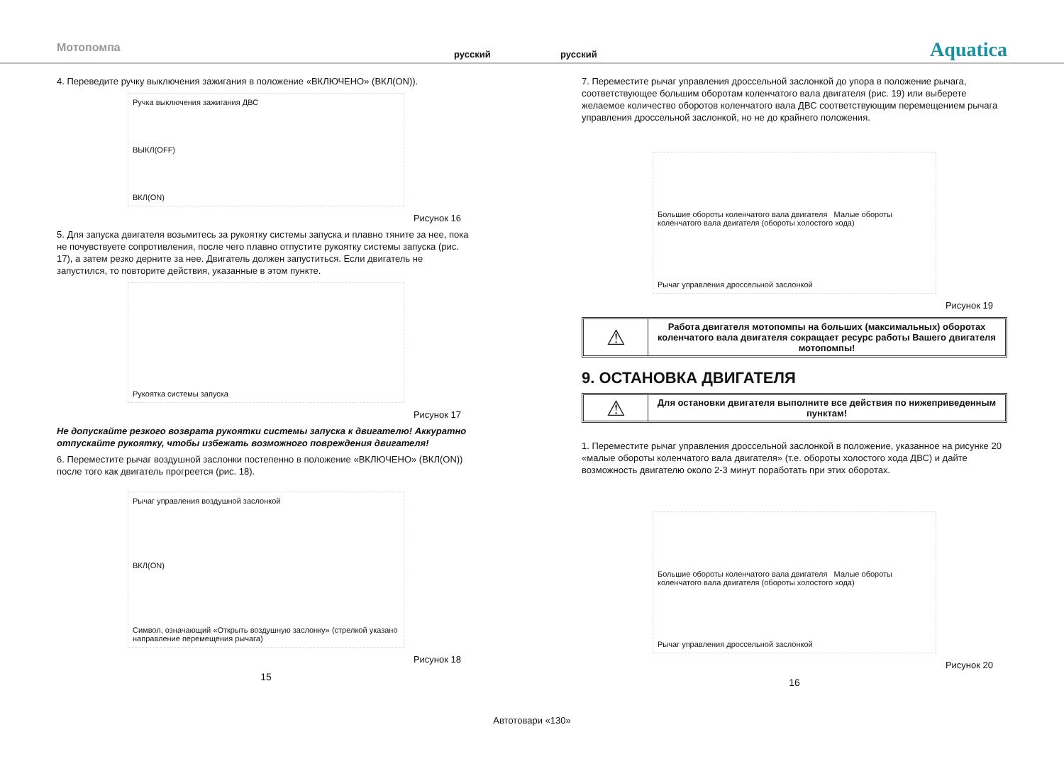Мотопомпа русский русский Aquatica
4. Переведите ручку выключения зажигания в положение «ВКЛЮЧЕНО» (ВКЛ(ON)).
Ручка выключения зажигания ДВС
ВЫКЛ(OFF)
ВКЛ(ON)
Рисунок 16
5. Для запуска двигателя возьмитесь за рукоятку системы запуска и плавно тяните за нее, пока не почувствуете сопротивления, после чего плавно отпустите рукоятку системы запуска (рис. 17), а затем резко дерните за нее. Двигатель должен запуститься. Если двигатель не запустился, то повторите действия, указанные в этом пункте.
Рукоятка системы запуска
Рисунок 17
Не допускайте резкого возврата рукоятки системы запуска к двигателю! Аккуратно отпускайте рукоятку, чтобы избежать возможного повреждения двигателя!
6. Переместите рычаг воздушной заслонки постепенно в положение «ВКЛЮЧЕНО» (ВКЛ(ON)) после того как двигатель прогреется (рис. 18).
Рычаг управления воздушной заслонкой
ВКЛ(ON)
Символ, означающий «Открыть воздушную заслонку» (стрелкой указано направление перемещения рычага)
Рисунок 18
15
7. Переместите рычаг управления дроссельной заслонкой до упора в положение рычага, соответствующее большим оборотам коленчатого вала двигателя (рис. 19) или выберете желаемое количество оборотов коленчатого вала ДВС соответствующим перемещением рычага управления дроссельной заслонкой, но не до крайнего положения.
Большие обороты коленчатого вала двигателя Малые обороты коленчатого вала двигателя (обороты холостого хода)
Рычаг управления дроссельной заслонкой
Рисунок 19
⚠
Работа двигателя мотопомпы на больших (максимальных) оборотах коленчатого вала двигателя сокращает ресурс работы Вашего двигателя мотопомпы!
9. ОСТАНОВКА ДВИГАТЕЛЯ
⚠
Для остановки двигателя выполните все действия по нижеприведенным пунктам!
1. Переместите рычаг управления дроссельной заслонкой в положение, указанное на рисунке 20 «малые обороты коленчатого вала двигателя» (т.е. обороты холостого хода ДВС) и дайте возможность двигателю около 2-3 минут поработать при этих оборотах.
Большие обороты коленчатого вала двигателя Малые обороты коленчатого вала двигателя (обороты холостого хода)
Рычаг управления дроссельной заслонкой
Рисунок 20
16
Автотовари «130»